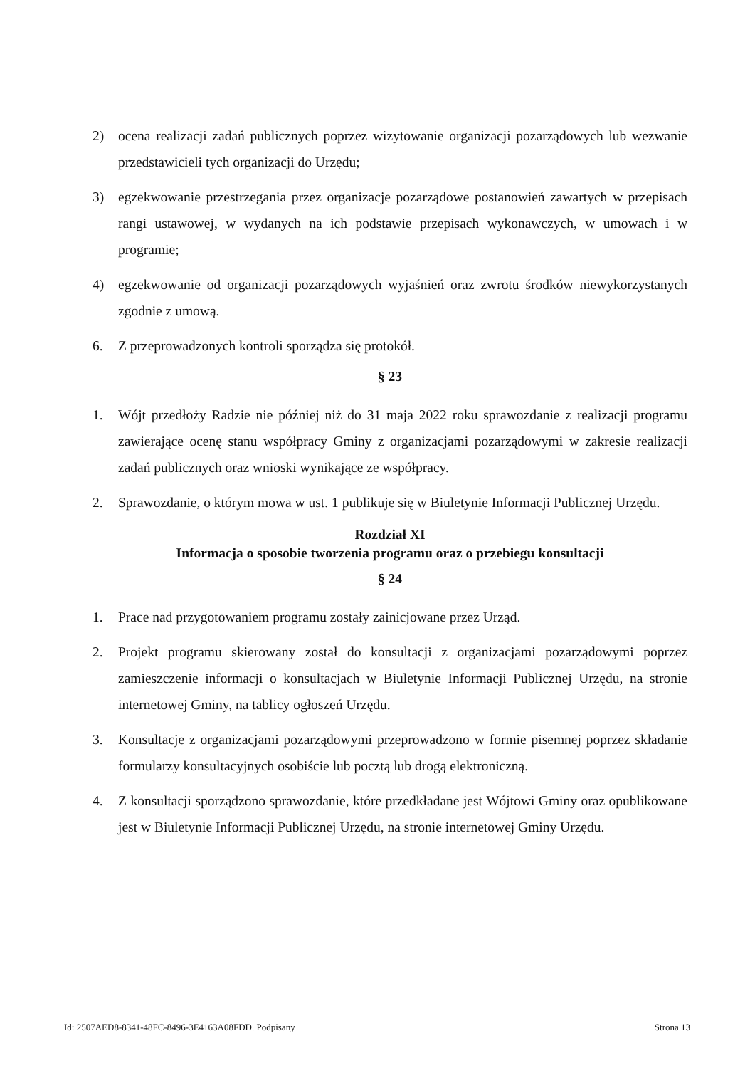2) ocena realizacji zadań publicznych poprzez wizytowanie organizacji pozarządowych lub wezwanie przedstawicieli tych organizacji do Urzędu;
3) egzekwowanie przestrzegania przez organizacje pozarządowe postanowień zawartych w przepisach rangi ustawowej, w wydanych na ich podstawie przepisach wykonawczych, w umowach i w programie;
4) egzekwowanie od organizacji pozarządowych wyjaśnień oraz zwrotu środków niewykorzystanych zgodnie z umową.
6. Z przeprowadzonych kontroli sporządza się protokół.
§ 23
1. Wójt przedłoży Radzie nie później niż do 31 maja 2022 roku sprawozdanie z realizacji programu zawierające ocenę stanu współpracy Gminy z organizacjami pozarządowymi w zakresie realizacji zadań publicznych oraz wnioski wynikające ze współpracy.
2. Sprawozdanie, o którym mowa w ust. 1 publikuje się w Biuletynie Informacji Publicznej Urzędu.
Rozdział XI
Informacja o sposobie tworzenia programu oraz o przebiegu konsultacji
§ 24
1. Prace nad przygotowaniem programu zostały zainicjowane przez Urząd.
2. Projekt programu skierowany został do konsultacji z organizacjami pozarządowymi poprzez zamieszczenie informacji o konsultacjach w Biuletynie Informacji Publicznej Urzędu, na stronie internetowej Gminy, na tablicy ogłoszeń Urzędu.
3. Konsultacje z organizacjami pozarządowymi przeprowadzono w formie pisemnej poprzez składanie formularzy konsultacyjnych osobiście lub pocztą lub drogą elektroniczną.
4. Z konsultacji sporządzono sprawozdanie, które przedkładane jest Wójtowi Gminy oraz opublikowane jest w Biuletynie Informacji Publicznej Urzędu, na stronie internetowej Gminy Urzędu.
Id: 2507AED8-8341-48FC-8496-3E4163A08FDD. Podpisany Strona 13